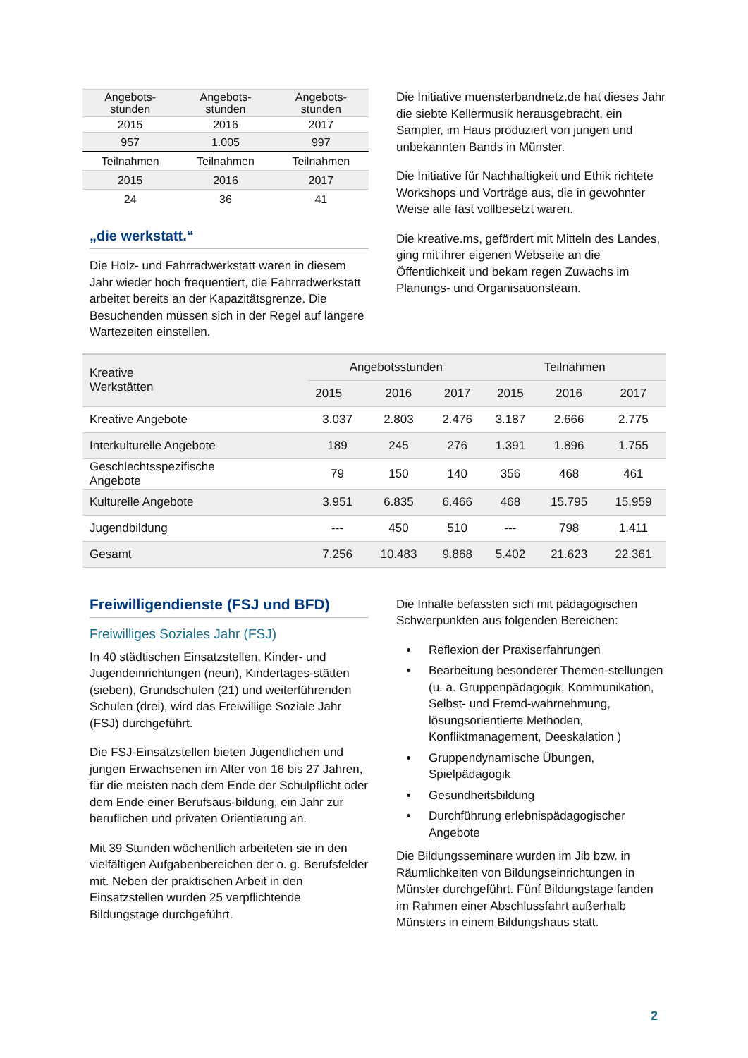| Angebots- stunden | Angebots- stunden | Angebots- stunden |
| 2015 | 2016 | 2017 |
| 957 | 1.005 | 997 |
| Teilnahmen | Teilnahmen | Teilnahmen |
| 2015 | 2016 | 2017 |
| 24 | 36 | 41 |
„die werkstatt.“
Die Holz- und Fahrradwerkstatt waren in diesem Jahr wieder hoch frequentiert, die Fahrradwerkstatt arbeitet bereits an der Kapazitätsgrenze. Die Besuchenden müssen sich in der Regel auf längere Wartezeiten einstellen.
Die Initiative muensterbandnetz.de hat dieses Jahr die siebte Kellermusik herausgebracht, ein Sampler, im Haus produziert von jungen und unbekannten Bands in Münster.
Die Initiative für Nachhaltigkeit und Ethik richtete Workshops und Vorträge aus, die in gewohnter Weise alle fast vollbesetzt waren.
Die kreative.ms, gefördert mit Mitteln des Landes, ging mit ihrer eigenen Webseite an die Öffentlichkeit und bekam regen Zuwachs im Planungs- und Organisationsteam.
| Kreative Werkstätten | Angebotsstunden | | | Teilnahmen | | |
| --- | --- | --- | --- | --- | --- | --- |
| | 2015 | 2016 | 2017 | 2015 | 2016 | 2017 |
| Kreative Angebote | 3.037 | 2.803 | 2.476 | 3.187 | 2.666 | 2.775 |
| Interkulturelle Angebote | 189 | 245 | 276 | 1.391 | 1.896 | 1.755 |
| Geschlechtsspezifische Angebote | 79 | 150 | 140 | 356 | 468 | 461 |
| Kulturelle Angebote | 3.951 | 6.835 | 6.466 | 468 | 15.795 | 15.959 |
| Jugendbildung | --- | 450 | 510 | --- | 798 | 1.411 |
| Gesamt | 7.256 | 10.483 | 9.868 | 5.402 | 21.623 | 22.361 |
Freiwilligendienste (FSJ und BFD)
Freiwilliges Soziales Jahr (FSJ)
In 40 städtischen Einsatzstellen, Kinder- und Jugendeinrichtungen (neun), Kindertages-stätten (sieben), Grundschulen (21) und weiterführenden Schulen (drei), wird das Freiwillige Soziale Jahr (FSJ) durchgeführt.
Die FSJ-Einsatzstellen bieten Jugendlichen und jungen Erwachsenen im Alter von 16 bis 27 Jahren, für die meisten nach dem Ende der Schulpflicht oder dem Ende einer Berufsaus-bildung, ein Jahr zur beruflichen und privaten Orientierung an.
Mit 39 Stunden wöchentlich arbeiteten sie in den vielfältigen Aufgabenbereichen der o. g. Berufsfelder mit. Neben der praktischen Arbeit in den Einsatzstellen wurden 25 verpflichtende Bildungstage durchgeführt.
Die Inhalte befassten sich mit pädagogischen Schwerpunkten aus folgenden Bereichen:
Reflexion der Praxiserfahrungen
Bearbeitung besonderer Themen-stellungen (u. a. Gruppenpädagogik, Kommunikation, Selbst- und Fremd-wahrnehmung, lösungsorientierte Methoden, Konfliktmanagement, Deeskalation )
Gruppendynamische Übungen, Spielpädagogik
Gesundheitsbildung
Durchführung erlebnispädagogischer Angebote
Die Bildungsseminare wurden im Jib bzw. in Räumlichkeiten von Bildungseinrichtungen in Münster durchgeführt. Fünf Bildungstage fanden im Rahmen einer Abschlussfahrt außerhalb Münsters in einem Bildungshaus statt.
2